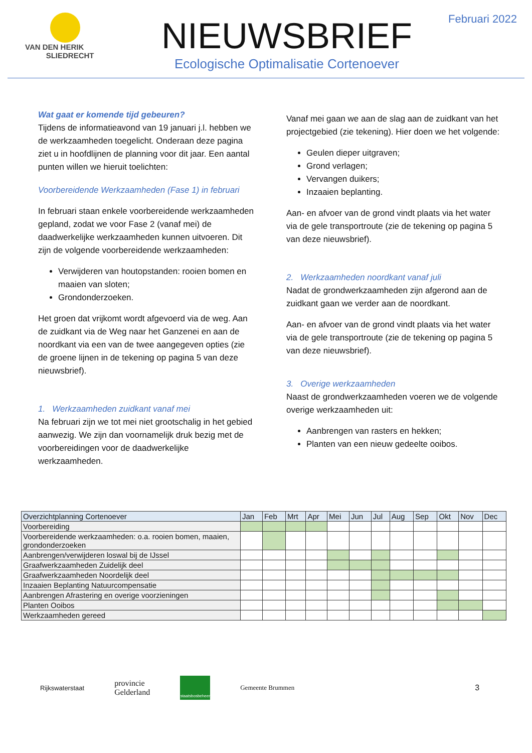VAN DEN HERIK
SLIEDRECHT
NIEUWSBRIEF
Ecologische Optimalisatie Cortenoever
Februari 2022
Wat gaat er komende tijd gebeuren?
Tijdens de informatieavond van 19 januari j.l. hebben we de werkzaamheden toegelicht. Onderaan deze pagina ziet u in hoofdlijnen de planning voor dit jaar. Een aantal punten willen we hieruit toelichten:
Voorbereidende Werkzaamheden (Fase 1) in februari
In februari staan enkele voorbereidende werkzaamheden gepland, zodat we voor Fase 2 (vanaf mei) de daadwerkelijke werkzaamheden kunnen uitvoeren. Dit zijn de volgende voorbereidende werkzaamheden:
Verwijderen van houtopstanden: rooien bomen en maaien van sloten;
Grondonderzoeken.
Het groen dat vrijkomt wordt afgevoerd via de weg. Aan de zuidkant via de Weg naar het Ganzenei en aan de noordkant via een van de twee aangegeven opties (zie de groene lijnen in de tekening op pagina 5 van deze nieuwsbrief).
1. Werkzaamheden zuidkant vanaf mei
Na februari zijn we tot mei niet grootschalig in het gebied aanwezig. We zijn dan voornamelijk druk bezig met de voorbereidingen voor de daadwerkelijke werkzaamheden.
Vanaf mei gaan we aan de slag aan de zuidkant van het projectgebied (zie tekening). Hier doen we het volgende:
Geulen dieper uitgraven;
Grond verlagen;
Vervangen duikers;
Inzaaien beplanting.
Aan- en afvoer van de grond vindt plaats via het water via de gele transportroute (zie de tekening op pagina 5 van deze nieuwsbrief).
2. Werkzaamheden noordkant vanaf juli
Nadat de grondwerkzaamheden zijn afgerond aan de zuidkant gaan we verder aan de noordkant.
Aan- en afvoer van de grond vindt plaats via het water via de gele transportroute (zie de tekening op pagina 5 van deze nieuwsbrief).
3. Overige werkzaamheden
Naast de grondwerkzaamheden voeren we de volgende overige werkzaamheden uit:
Aanbrengen van rasters en hekken;
Planten van een nieuw gedeelte ooibos.
| Overzichtplanning Cortenoever | Jan | Feb | Mrt | Apr | Mei | Jun | Jul | Aug | Sep | Okt | Nov | Dec |
| --- | --- | --- | --- | --- | --- | --- | --- | --- | --- | --- | --- | --- |
| Voorbereiding | | | | | | | | | | | | |
| Voorbereidende werkzaamheden: o.a. rooien bomen, maaien, grondonderzoeken | | | | | | | | | | | | |
| Aanbrengen/verwijderen loswal bij de IJssel | | | | | | | | | | | | |
| Graafwerkzaamheden Zuidelijk deel | | | | | | | | | | | | |
| Graafwerkzaamheden Noordelijk deel | | | | | | | | | | | | |
| Inzaaien Beplanting Natuurcompensatie | | | | | | | | | | | | |
| Aanbrengen Afrastering en overige voorzieningen | | | | | | | | | | | | |
| Planten Ooibos | | | | | | | | | | | | |
| Werkzaamheden gereed | | | | | | | | | | | | |
Rijkswaterstaat
provincie
Gelderland
staatsbosbeheer
Gemeente Brummen
3